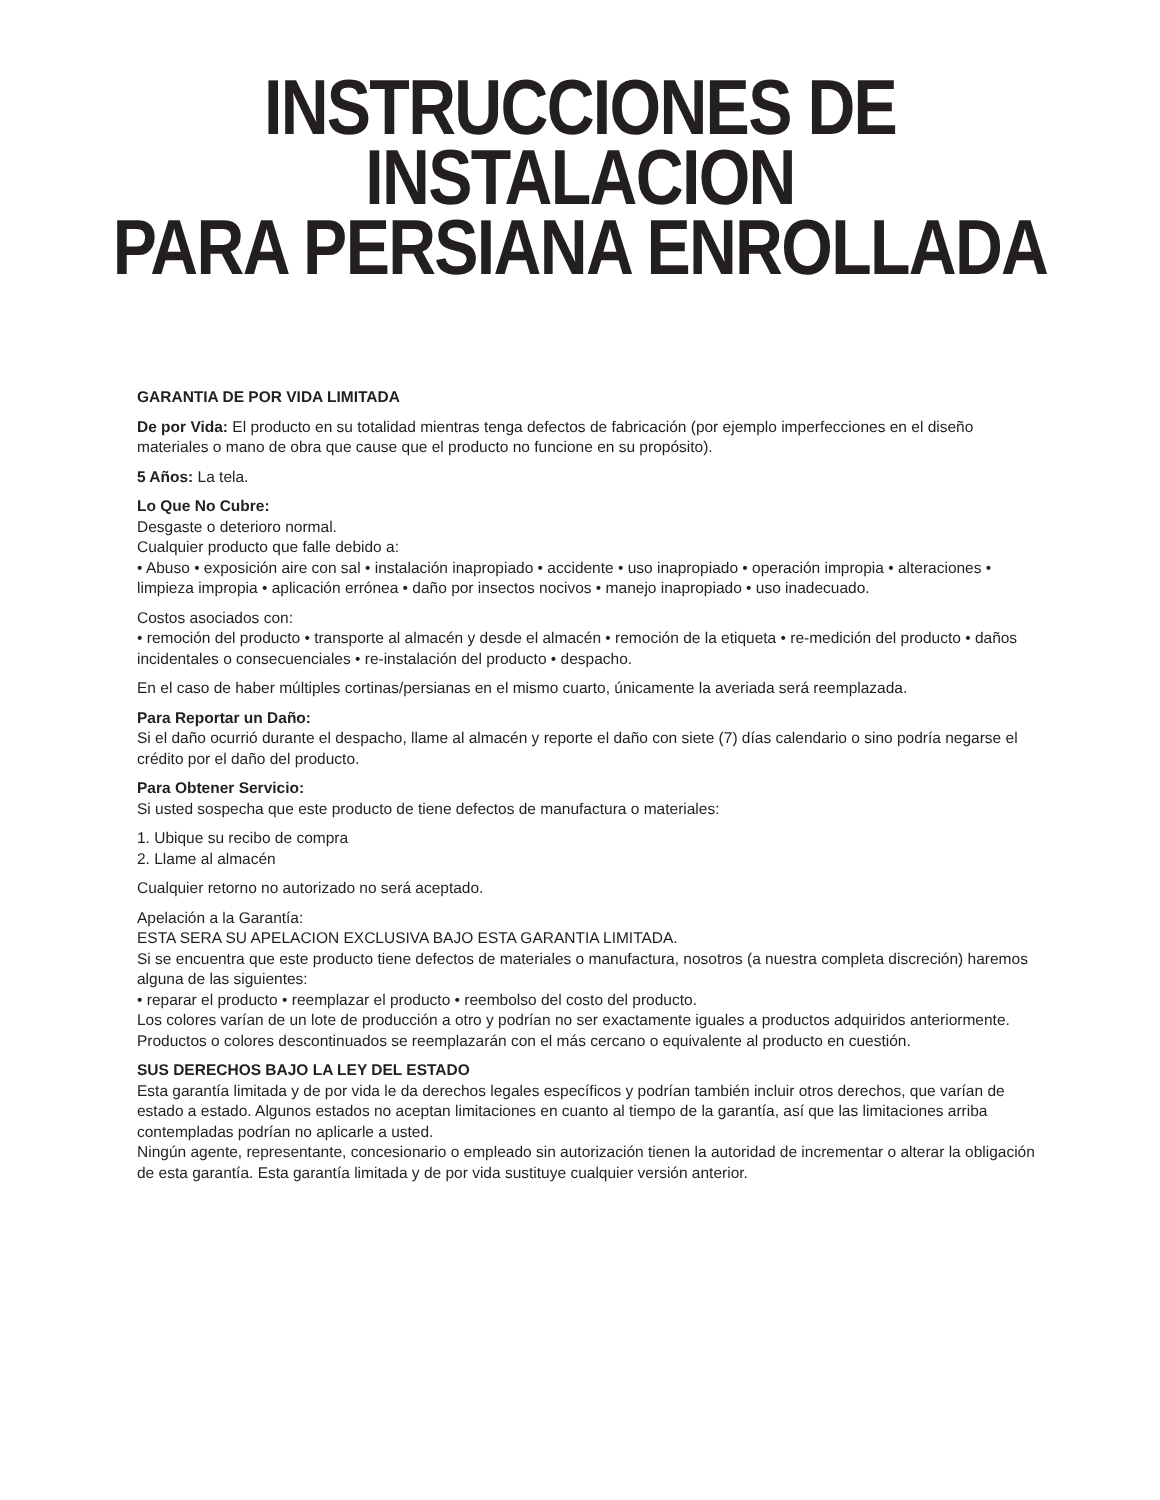INSTRUCCIONES DE INSTALACION
PARA PERSIANA ENROLLADA
GARANTIA DE POR VIDA LIMITADA
De por Vida: El producto en su totalidad mientras tenga defectos de fabricación (por ejemplo imperfecciones en el diseño materiales o mano de obra que cause que el producto no funcione en su propósito).
5 Años: La tela.
Lo Que No Cubre:
Desgaste o deterioro normal.
Cualquier producto que falle debido a:
• Abuso • exposición aire con sal • instalación inapropiado • accidente • uso inapropiado • operación impropia • alteraciones • limpieza impropia • aplicación errónea • daño por insectos nocivos • manejo inapropiado • uso inadecuado.
Costos asociados con:
• remoción del producto • transporte al almacén y desde el almacén • remoción de la etiqueta • re-medición del producto • daños incidentales o consecuenciales • re-instalación del producto • despacho.
En el caso de haber múltiples cortinas/persianas en el mismo cuarto, únicamente la averiada será reemplazada.
Para Reportar un Daño:
Si el daño ocurrió durante el despacho, llame al almacén y reporte el daño con siete (7) días calendario o sino podría negarse el crédito por el daño del producto.
Para Obtener Servicio:
Si usted sospecha que este producto de tiene defectos de manufactura o materiales:
1. Ubique su recibo de compra
2. Llame al almacén
Cualquier retorno no autorizado no será aceptado.
Apelación a la Garantía:
ESTA SERA SU APELACION EXCLUSIVA BAJO ESTA GARANTIA LIMITADA.
Si se encuentra que este producto tiene defectos de materiales o manufactura, nosotros (a nuestra completa discreción) haremos alguna de las siguientes:
• reparar el producto • reemplazar el producto • reembolso del costo del producto.
Los colores varían de un lote de producción a otro y podrían no ser exactamente iguales a productos adquiridos anteriormente.
Productos o colores descontinuados se reemplazarán con el más cercano o equivalente al producto en cuestión.
SUS DERECHOS BAJO LA LEY DEL ESTADO
Esta garantía limitada y de por vida le da derechos legales específicos y podrían también incluir otros derechos, que varían de estado a estado. Algunos estados no aceptan limitaciones en cuanto al tiempo de la garantía, así que las limitaciones arriba contempladas podrían no aplicarle a usted.
Ningún agente, representante, concesionario o empleado sin autorización tienen la autoridad de incrementar o alterar la obligación de esta garantía. Esta garantía limitada y de por vida sustituye cualquier versión anterior.